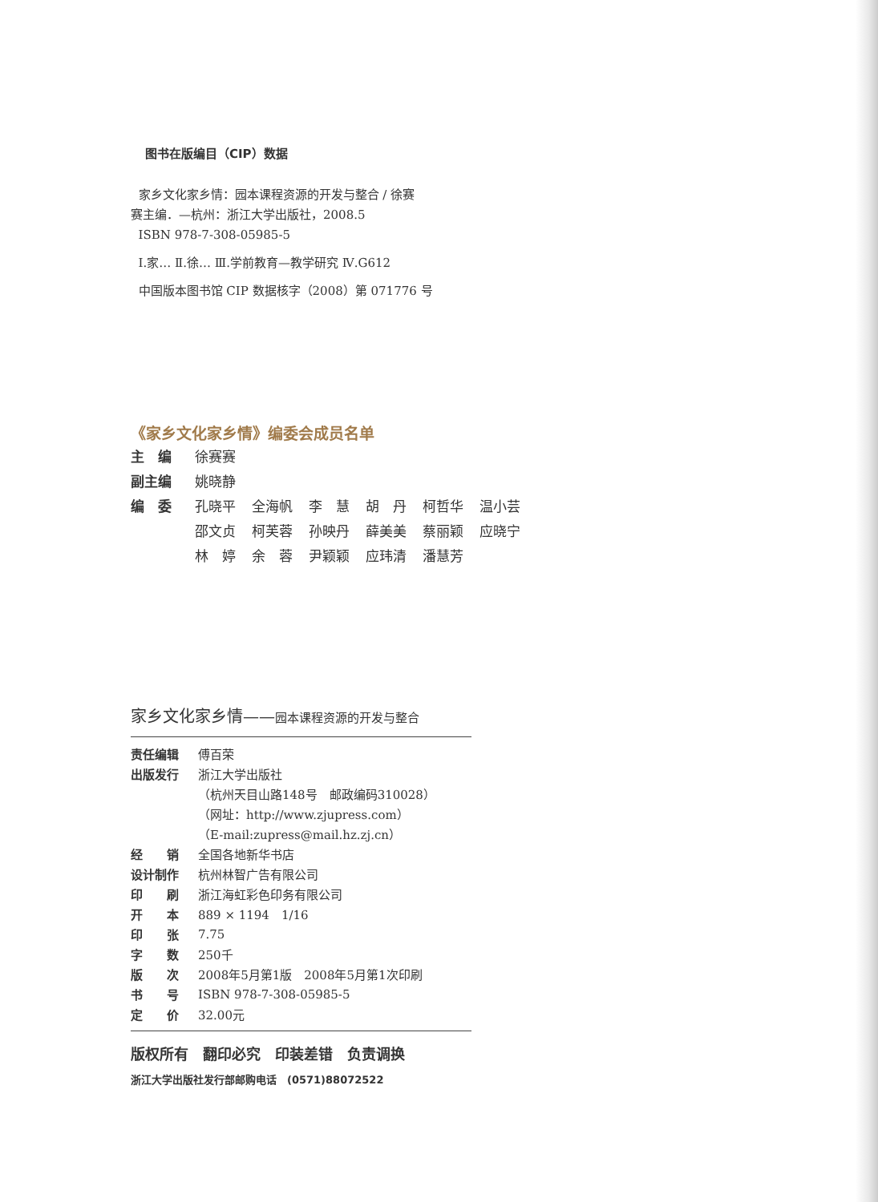图书在版编目（CIP）数据
家乡文化家乡情：园本课程资源的开发与整合 / 徐赛
赛主编．—杭州：浙江大学出版社，2008.5
ISBN 978-7-308-05985-5
Ⅰ.家… Ⅱ.徐… Ⅲ.学前教育—教学研究 Ⅳ.G612
中国版本图书馆 CIP 数据核字（2008）第 071776 号
《家乡文化家乡情》编委会成员名单
| 主 编 | 徐赛赛 | | | | | |
| 副主编 | 姚晓静 | | | | | |
| 编 委 | 孔晓平 | 全海帆 | 李 慧 | 胡 丹 | 柯哲华 | 温小芸 |
| | 邵文贞 | 柯芙蓉 | 孙映丹 | 薛美美 | 蔡丽颖 | 应晓宁 |
| | 林 婷 | 余 蓉 | 尹颖颖 | 应玮清 | 潘慧芳 | |
家乡文化家乡情——园本课程资源的开发与整合
| 责任编辑 | 傅百荣 |
| 出版发行 | 浙江大学出版社 |
| | （杭州天目山路148号 邮政编码310028） |
| | （网址：http://www.zjupress.com） |
| | （E-mail:zupress@mail.hz.zj.cn） |
| 经 销 | 全国各地新华书店 |
| 设计制作 | 杭州林智广告有限公司 |
| 印 刷 | 浙江海虹彩色印务有限公司 |
| 开 本 | 889 × 1194 1/16 |
| 印 张 | 7.75 |
| 字 数 | 250千 |
| 版 次 | 2008年5月第1版 2008年5月第1次印刷 |
| 书 号 | ISBN 978-7-308-05985-5 |
| 定 价 | 32.00元 |
版权所有　翻印必究　印装差错　负责调换
浙江大学出版社发行部邮购电话　(0571)88072522